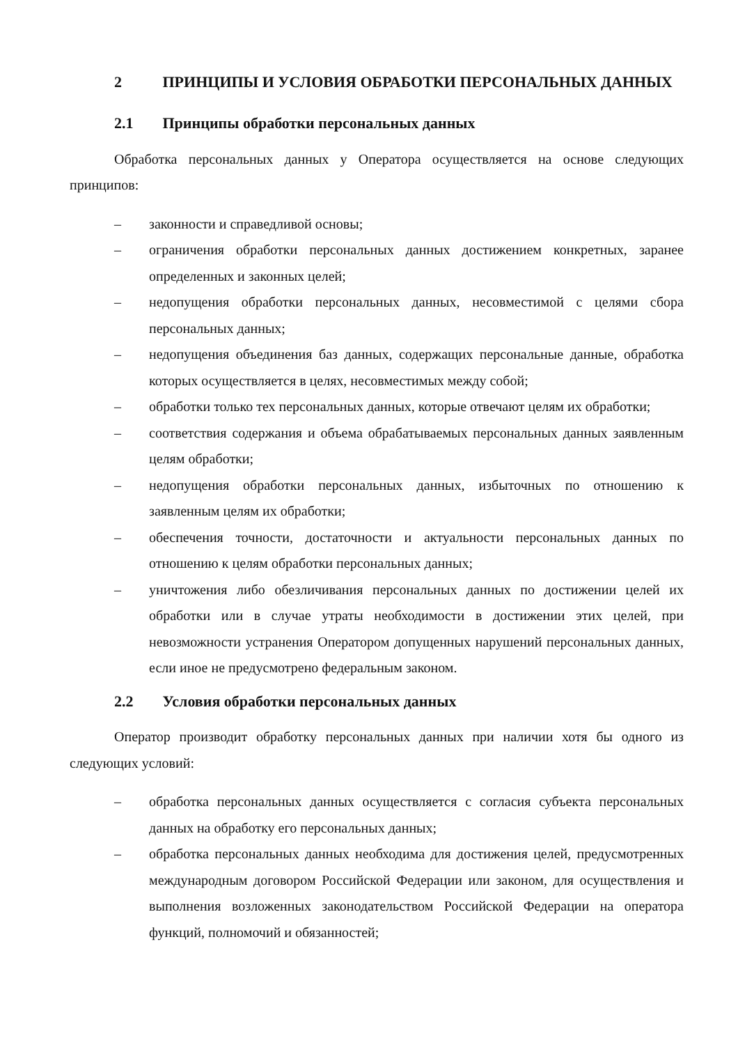2 ПРИНЦИПЫ И УСЛОВИЯ ОБРАБОТКИ ПЕРСОНАЛЬНЫХ ДАННЫХ
2.1 Принципы обработки персональных данных
Обработка персональных данных у Оператора осуществляется на основе следующих принципов:
– законности и справедливой основы;
– ограничения обработки персональных данных достижением конкретных, заранее определенных и законных целей;
– недопущения обработки персональных данных, несовместимой с целями сбора персональных данных;
– недопущения объединения баз данных, содержащих персональные данные, обработка которых осуществляется в целях, несовместимых между собой;
– обработки только тех персональных данных, которые отвечают целям их обработки;
– соответствия содержания и объема обрабатываемых персональных данных заявленным целям обработки;
– недопущения обработки персональных данных, избыточных по отношению к заявленным целям их обработки;
– обеспечения точности, достаточности и актуальности персональных данных по отношению к целям обработки персональных данных;
– уничтожения либо обезличивания персональных данных по достижении целей их обработки или в случае утраты необходимости в достижении этих целей, при невозможности устранения Оператором допущенных нарушений персональных данных, если иное не предусмотрено федеральным законом.
2.2 Условия обработки персональных данных
Оператор производит обработку персональных данных при наличии хотя бы одного из следующих условий:
– обработка персональных данных осуществляется с согласия субъекта персональных данных на обработку его персональных данных;
– обработка персональных данных необходима для достижения целей, предусмотренных международным договором Российской Федерации или законом, для осуществления и выполнения возложенных законодательством Российской Федерации на оператора функций, полномочий и обязанностей;